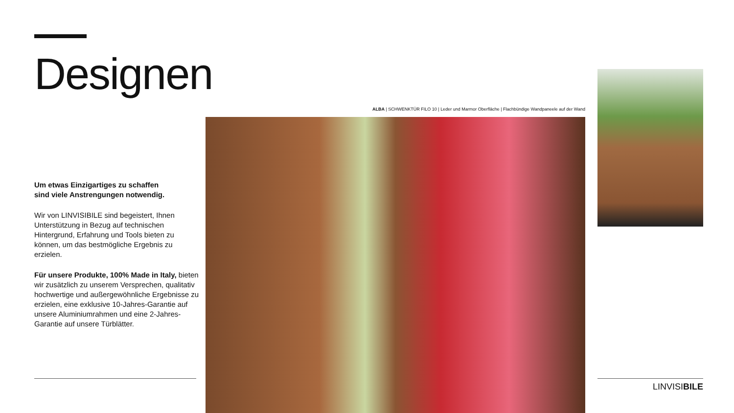Designen
Um etwas Einzigartiges zu schaffen
sind viele Anstrengungen notwendig.
Wir von LINVISIBILE sind begeistert, Ihnen Unterstützung in Bezug auf technischen Hintergrund, Erfahrung und Tools bieten zu können, um das bestmögliche Ergebnis zu erzielen.
Für unsere Produkte, 100% Made in Italy, bieten wir zusätzlich zu unserem Versprechen, qualitativ hochwertige und außergewöhnliche Ergebnisse zu erzielen, eine exklusive 10-Jahres-Garantie auf unsere Aluminiumrahmen und eine 2-Jahres-Garantie auf unsere Türblätter.
ALBA | SCHWENKTÜR FILO 10 | Leder und Marmor Oberfläche | Flachbündige Wandpaneele auf der Wand
LINVISIBILE